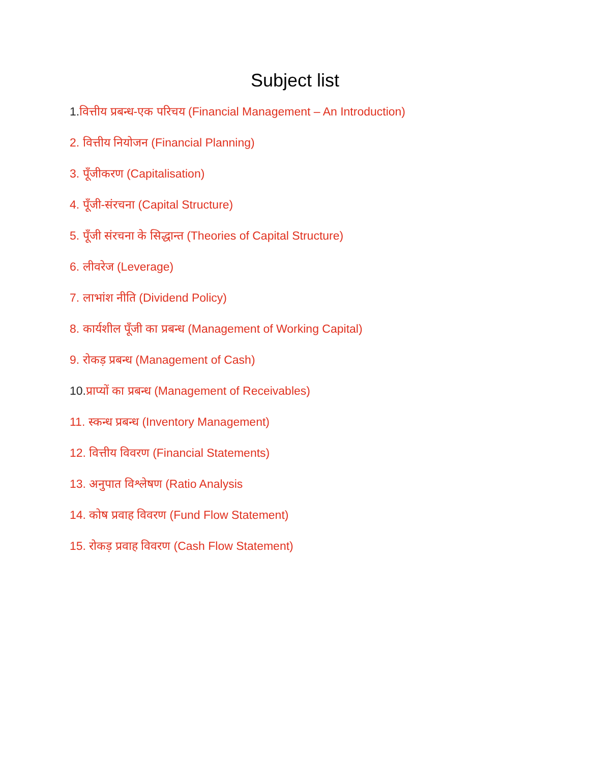Subject list
1. वित्तीय प्रबन्ध-एक परिचय (Financial Management – An Introduction)
2. वित्तीय नियोजन (Financial Planning)
3. पूँजीकरण (Capitalisation)
4. पूँजी-संरचना (Capital Structure)
5. पूँजी संरचना के सिद्धान्त (Theories of Capital Structure)
6. लीवरेज (Leverage)
7. लाभांश नीति (Dividend Policy)
8. कार्यशील पूँजी का प्रबन्ध (Management of Working Capital)
9. रोकड़ प्रबन्ध (Management of Cash)
10. प्राप्यों का प्रबन्ध (Management of Receivables)
11. स्कन्ध प्रबन्ध (Inventory Management)
12. वित्तीय विवरण (Financial Statements)
13. अनुपात विश्लेषण (Ratio Analysis
14. कोष प्रवाह विवरण (Fund Flow Statement)
15. रोकड़ प्रवाह विवरण (Cash Flow Statement)